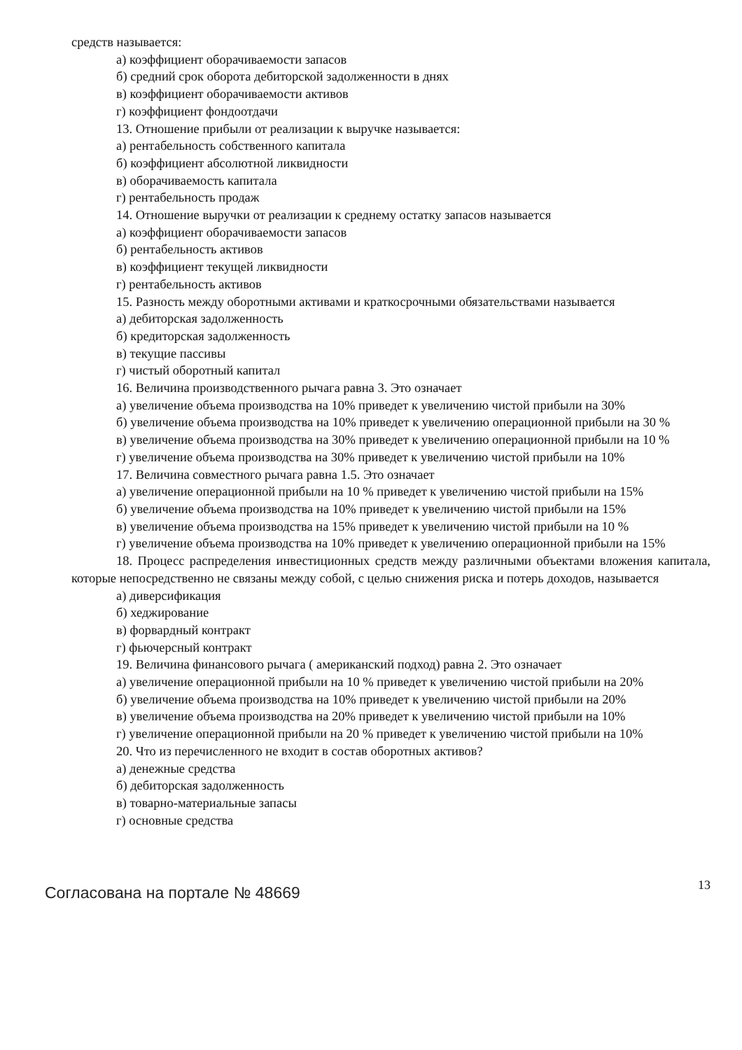средств называется:
а) коэффициент оборачиваемости запасов
б) средний срок оборота дебиторской задолженности в днях
в) коэффициент оборачиваемости активов
г) коэффициент фондоотдачи
13. Отношение прибыли от реализации к выручке называется:
а) рентабельность собственного капитала
б) коэффициент абсолютной ликвидности
в) оборачиваемость капитала
г) рентабельность продаж
14. Отношение выручки от реализации к среднему остатку запасов называется
а) коэффициент оборачиваемости запасов
б) рентабельность активов
в) коэффициент текущей ликвидности
г) рентабельность активов
15. Разность между оборотными активами и краткосрочными обязательствами называется
а) дебиторская задолженность
б) кредиторская задолженность
в) текущие пассивы
г) чистый оборотный капитал
16. Величина производственного рычага равна 3. Это означает
а) увеличение объема производства на 10% приведет к увеличению чистой прибыли на 30%
б) увеличение объема производства на 10% приведет к увеличению операционной прибыли на 30 %
в) увеличение объема производства на 30% приведет к увеличению операционной прибыли на 10 %
г) увеличение объема производства на 30% приведет к увеличению чистой прибыли на 10%
17. Величина совместного рычага равна 1.5. Это означает
а) увеличение операционной прибыли на 10 % приведет к увеличению чистой прибыли на 15%
б) увеличение объема производства на 10% приведет к увеличению чистой прибыли на 15%
в) увеличение объема производства на 15% приведет к увеличению чистой прибыли на 10 %
г) увеличение объема производства на 10% приведет к увеличению операционной прибыли на 15%
18. Процесс распределения инвестиционных средств между различными объектами вложения капитала, которые непосредственно не связаны между собой, с целью снижения риска и потерь доходов, называется
а) диверсификация
б) хеджирование
в) форвардный контракт
г) фьючерсный контракт
19. Величина финансового рычага ( американский подход) равна 2. Это означает
а) увеличение операционной прибыли на 10 % приведет к увеличению чистой прибыли на 20%
б) увеличение объема производства на 10% приведет к увеличению чистой прибыли на 20%
в) увеличение объема производства на 20% приведет к увеличению чистой прибыли на 10%
г) увеличение операционной прибыли на 20 % приведет к увеличению чистой прибыли на 10%
20. Что из перечисленного не входит в состав оборотных активов?
а) денежные средства
б) дебиторская задолженность
в) товарно-материальные запасы
г) основные средства
Согласована на портале № 48669 13